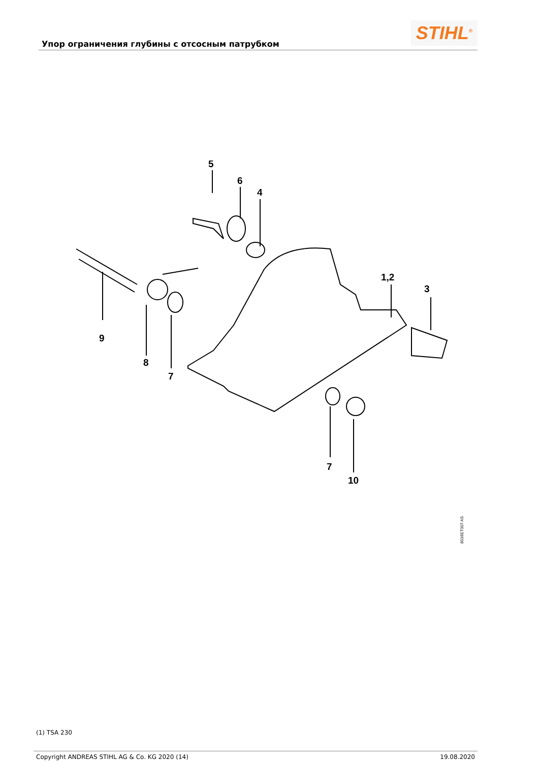Упор ограничения глубины с отсосным патрубком
STIHL<sup>®</sup>
5
6
4
1,2
3
9
8
7
7
10
8016ET007 AS
(1) TSA 230
Copyright ANDREAS STIHL AG & Co. KG 2020 (14) 19.08.2020